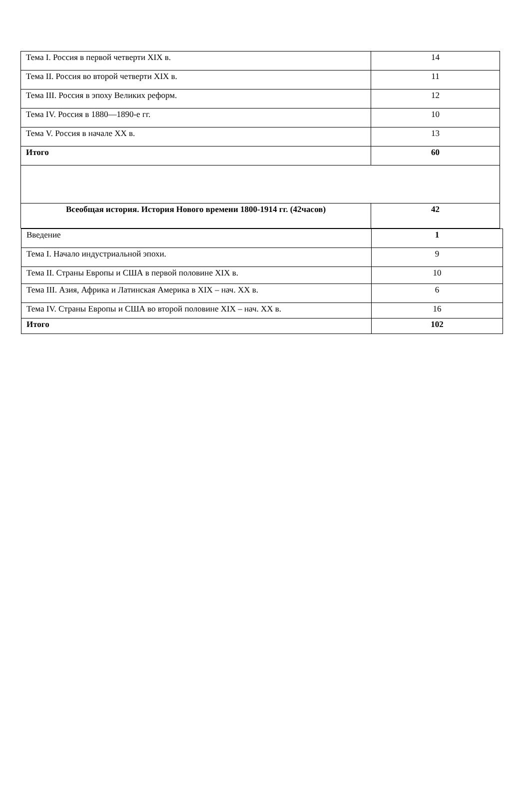| Тема I. Россия в первой четверти XIX в. | 14 |
| Тема II. Россия во второй четверти XIX в. | 11 |
| Тема III. Россия в эпоху Великих реформ. | 12 |
| Тема IV. Россия в 1880—1890-е гг. | 10 |
| Тема V. Россия в начале XX в. | 13 |
| Итого | 60 |
| Всеобщая история. История Нового времени 1800-1914 гг. (42часов) | 42 |
| Введение | 1 |
| Тема I. Начало индустриальной эпохи. | 9 |
| Тема II. Страны Европы и США в первой половине XIX в. | 10 |
| Тема III. Азия, Африка и Латинская Америка в XIX – нач. XX в. | 6 |
| Тема IV. Страны Европы и США во второй половине XIX – нач. XX в. | 16 |
| Итого | 102 |